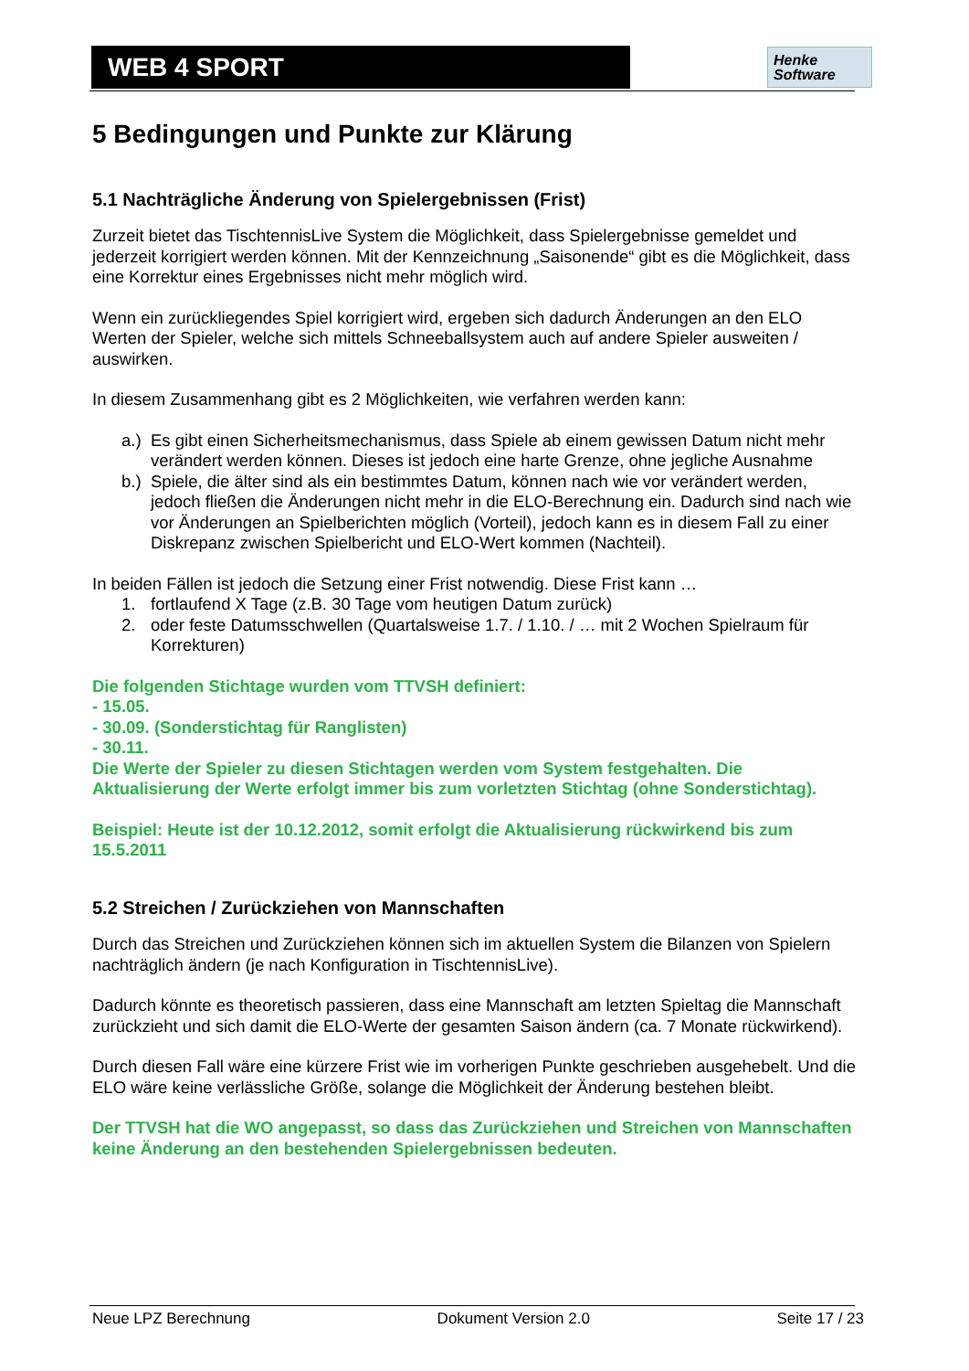WEB 4 SPORT
Henke
Software
5 Bedingungen und Punkte zur Klärung
5.1 Nachträgliche Änderung von Spielergebnissen (Frist)
Zurzeit bietet das TischtennisLive System die Möglichkeit, dass Spielergebnisse gemeldet und jederzeit korrigiert werden können. Mit der Kennzeichnung „Saisonende“ gibt es die Möglichkeit, dass eine Korrektur eines Ergebnisses nicht mehr möglich wird.
Wenn ein zurückliegendes Spiel korrigiert wird, ergeben sich dadurch Änderungen an den ELO Werten der Spieler, welche sich mittels Schneeballsystem auch auf andere Spieler ausweiten / auswirken.
In diesem Zusammenhang gibt es 2 Möglichkeiten, wie verfahren werden kann:
a.) Es gibt einen Sicherheitsmechanismus, dass Spiele ab einem gewissen Datum nicht mehr verändert werden können. Dieses ist jedoch eine harte Grenze, ohne jegliche Ausnahme
b.) Spiele, die älter sind als ein bestimmtes Datum, können nach wie vor verändert werden, jedoch fließen die Änderungen nicht mehr in die ELO-Berechnung ein. Dadurch sind nach wie vor Änderungen an Spielberichten möglich (Vorteil), jedoch kann es in diesem Fall zu einer Diskrepanz zwischen Spielbericht und ELO-Wert kommen (Nachteil).
In beiden Fällen ist jedoch die Setzung einer Frist notwendig. Diese Frist kann …
1. fortlaufend X Tage (z.B. 30 Tage vom heutigen Datum zurück)
2. oder feste Datumsschwellen (Quartalsweise 1.7. / 1.10. / … mit 2 Wochen Spielraum für Korrekturen)
Die folgenden Stichtage wurden vom TTVSH definiert:
- 15.05.
- 30.09. (Sonderstichtag für Ranglisten)
- 30.11.
Die Werte der Spieler zu diesen Stichtagen werden vom System festgehalten. Die Aktualisierung der Werte erfolgt immer bis zum vorletzten Stichtag (ohne Sonderstichtag).
Beispiel: Heute ist der 10.12.2012, somit erfolgt die Aktualisierung rückwirkend bis zum 15.5.2011
5.2 Streichen / Zurückziehen von Mannschaften
Durch das Streichen und Zurückziehen können sich im aktuellen System die Bilanzen von Spielern nachträglich ändern (je nach Konfiguration in TischtennisLive).
Dadurch könnte es theoretisch passieren, dass eine Mannschaft am letzten Spieltag die Mannschaft zurückzieht und sich damit die ELO-Werte der gesamten Saison ändern (ca. 7 Monate rückwirkend).
Durch diesen Fall wäre eine kürzere Frist wie im vorherigen Punkte geschrieben ausgehebelt. Und die ELO wäre keine verlässliche Größe, solange die Möglichkeit der Änderung bestehen bleibt.
Der TTVSH hat die WO angepasst, so dass das Zurückziehen und Streichen von Mannschaften keine Änderung an den bestehenden Spielergebnissen bedeuten.
Neue LPZ Berechnung Dokument Version 2.0 Seite 17 / 23